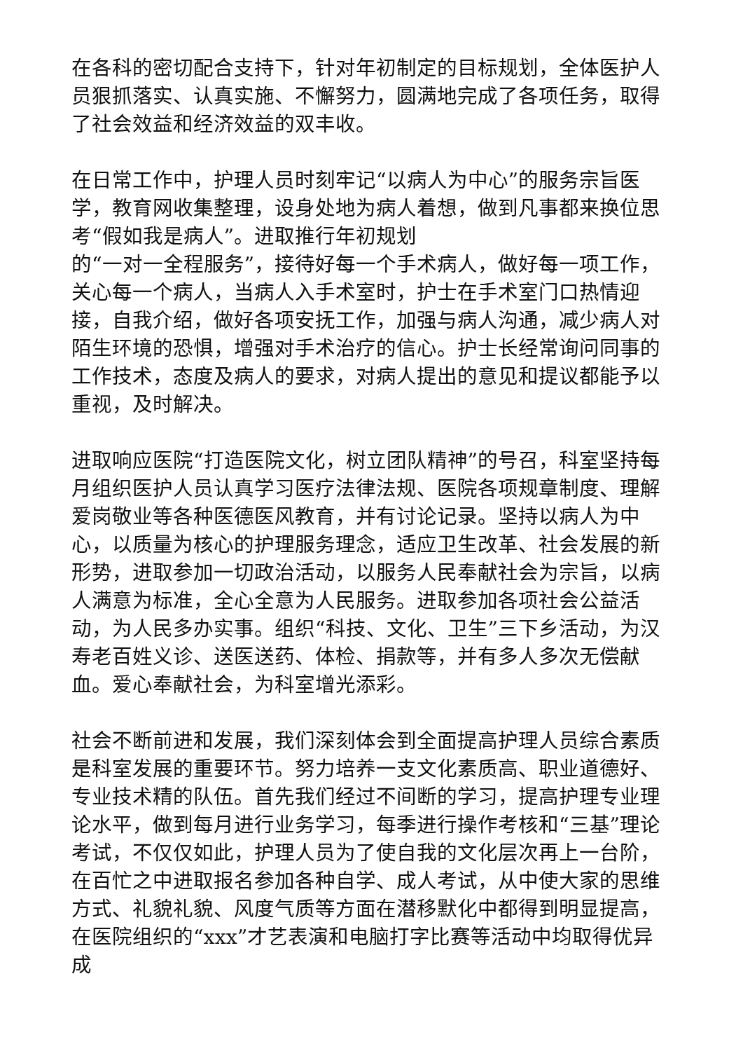在各科的密切配合支持下，针对年初制定的目标规划，全体医护人员狠抓落实、认真实施、不懈努力，圆满地完成了各项任务，取得了社会效益和经济效益的双丰收。
在日常工作中，护理人员时刻牢记“以病人为中心”的服务宗旨医学，教育网收集整理，设身处地为病人着想，做到凡事都来换位思考“假如我是病人”。进取推行年初规划
的“一对一全程服务”，接待好每一个手术病人，做好每一项工作，关心每一个病人，当病人入手术室时，护士在手术室门口热情迎接，自我介绍，做好各项安抚工作，加强与病人沟通，减少病人对陌生环境的恐惧，增强对手术治疗的信心。护士长经常询问同事的工作技术，态度及病人的要求，对病人提出的意见和提议都能予以重视，及时解决。
进取响应医院“打造医院文化，树立团队精神”的号召，科室坚持每月组织医护人员认真学习医疗法律法规、医院各项规章制度、理解爱岗敬业等各种医德医风教育，并有讨论记录。坚持以病人为中心，以质量为核心的护理服务理念，适应卫生改革、社会发展的新形势，进取参加一切政治活动，以服务人民奉献社会为宗旨，以病人满意为标准，全心全意为人民服务。进取参加各项社会公益活动，为人民多办实事。组织“科技、文化、卫生”三下乡活动，为汉寿老百姓义诊、送医送药、体检、捐款等，并有多人多次无偿献血。爱心奉献社会，为科室增光添彩。
社会不断前进和发展，我们深刻体会到全面提高护理人员综合素质是科室发展的重要环节。努力培养一支文化素质高、职业道德好、专业技术精的队伍。首先我们经过不间断的学习，提高护理专业理论水平，做到每月进行业务学习，每季进行操作考核和“三基”理论考试，不仅仅如此，护理人员为了使自我的文化层次再上一台阶，在百忙之中进取报名参加各种自学、成人考试，从中使大家的思维方式、礼貌礼貌、风度气质等方面在潜移默化中都得到明显提高，在医院组织的“xxx”才艺表演和电脑打字比赛等活动中均取得优异成